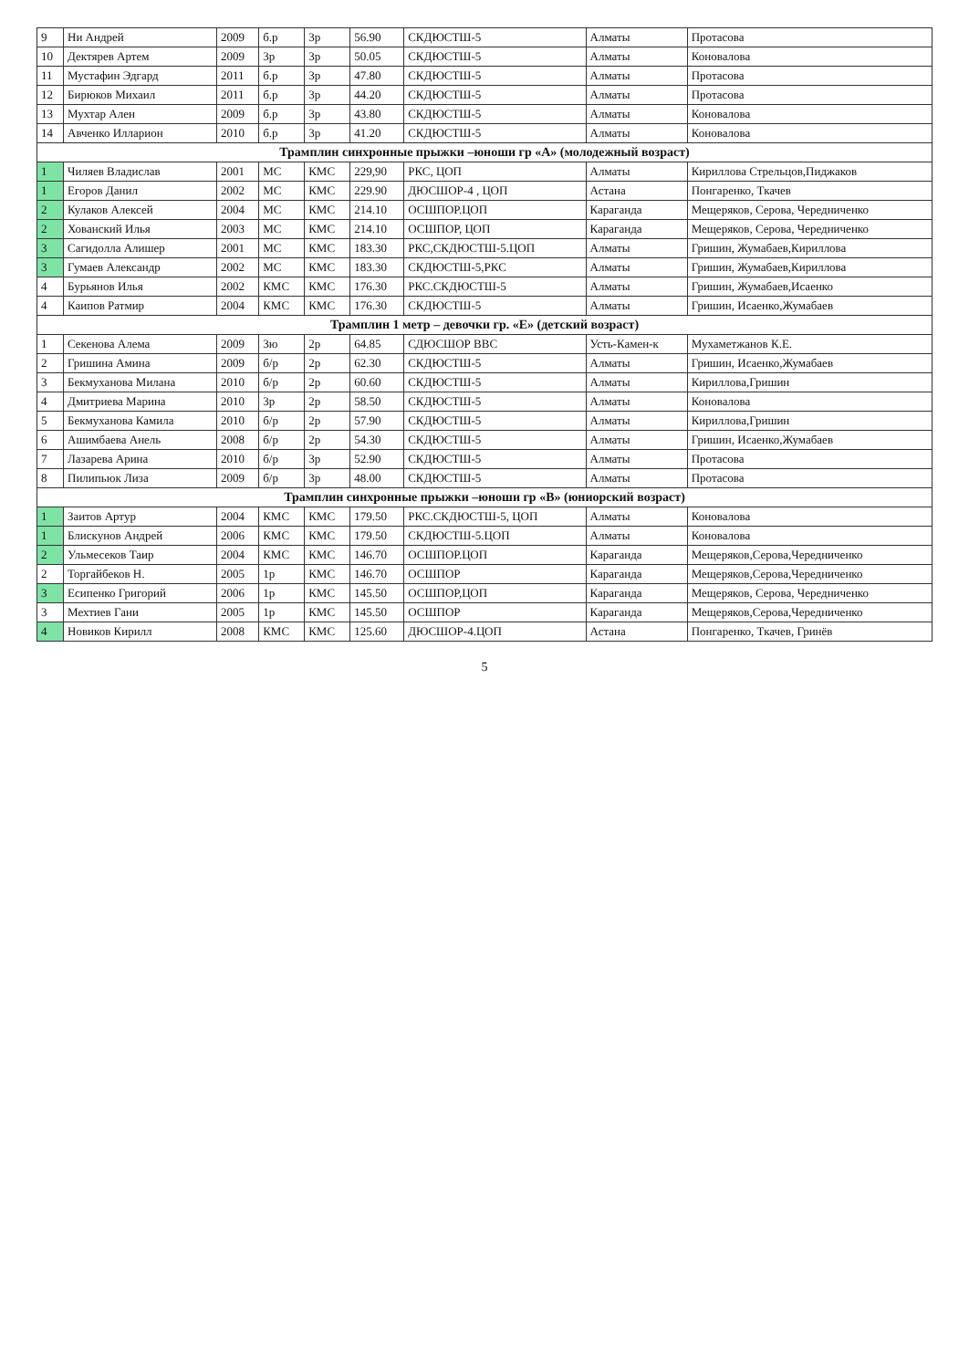| 9 | Ни Андрей | 2009 | б.р | 3р | 56.90 | СКДЮСТШ-5 | Алматы | Протасова |
| 10 | Дектярев Артем | 2009 | 3р | 3р | 50.05 | СКДЮСТШ-5 | Алматы | Коновалова |
| 11 | Мустафин Эдгард | 2011 | б.р | 3р | 47.80 | СКДЮСТШ-5 | Алматы | Протасова |
| 12 | Бирюков Михаил | 2011 | б.р | 3р | 44.20 | СКДЮСТШ-5 | Алматы | Протасова |
| 13 | Мухтар Ален | 2009 | б.р | 3р | 43.80 | СКДЮСТШ-5 | Алматы | Коновалова |
| 14 | Авченко Илларион | 2010 | б.р | 3р | 41.20 | СКДЮСТШ-5 | Алматы | Коновалова |
| Трамплин синхронные прыжки –юноши гр «А» (молодежный возраст) | | | | | | | | |
| 1 | Чиляев Владислав | 2001 | МС | КМС | 229,90 | РКС, ЦОП | Алматы | Кириллова Стрельцов,Пиджаков |
| 1 | Егоров Данил | 2002 | МС | КМС | 229.90 | ДЮСШОР-4 , ЦОП | Астана | Понгаренко, Ткачев |
| 2 | Кулаков Алексей | 2004 | МС | КМС | 214.10 | ОСШПОР.ЦОП | Караганда | Мещеряков, Серова, Чередниченко |
| 2 | Хованский Илья | 2003 | МС | КМС | 214.10 | ОСШПОР, ЦОП | Караганда | Мещеряков, Серова, Чередниченко |
| 3 | Сагидолла Алишер | 2001 | МС | КМС | 183.30 | РКС,СКДЮСТШ-5.ЦОП | Алматы | Гришин, Жумабаев,Кириллова |
| 3 | Гумаев Александр | 2002 | МС | КМС | 183.30 | СКДЮСТШ-5,РКС | Алматы | Гришин, Жумабаев,Кириллова |
| 4 | Бурьянов Илья | 2002 | КМС | КМС | 176.30 | РКС.СКДЮСТШ-5 | Алматы | Гришин, Жумабаев,Исаенко |
| 4 | Каипов Ратмир | 2004 | КМС | КМС | 176.30 | СКДЮСТШ-5 | Алматы | Гришин, Исаенко,Жумабаев |
| Трамплин 1 метр – девочки гр. «Е» (детский возраст) | | | | | | | | |
| 1 | Секенова Алема | 2009 | 3ю | 2р | 64.85 | СДЮСШОР ВВС | Усть-Камен-к | Мухаметжанов К.Е. |
| 2 | Гришина Амина | 2009 | б/р | 2р | 62.30 | СКДЮСТШ-5 | Алматы | Гришин, Исаенко,Жумабаев |
| 3 | Бекмуханова Милана | 2010 | б/р | 2р | 60.60 | СКДЮСТШ-5 | Алматы | Кириллова,Гришин |
| 4 | Дмитриева Марина | 2010 | 3р | 2р | 58.50 | СКДЮСТШ-5 | Алматы | Коновалова |
| 5 | Бекмуханова Камила | 2010 | б/р | 2р | 57.90 | СКДЮСТШ-5 | Алматы | Кириллова,Гришин |
| 6 | Ашимбаева Анель | 2008 | б/р | 2р | 54.30 | СКДЮСТШ-5 | Алматы | Гришин, Исаенко,Жумабаев |
| 7 | Лазарева Арина | 2010 | б/р | 3р | 52.90 | СКДЮСТШ-5 | Алматы | Протасова |
| 8 | Пилипьюк Лиза | 2009 | б/р | 3р | 48.00 | СКДЮСТШ-5 | Алматы | Протасова |
| Трамплин синхронные прыжки –юноши гр «В» (юниорский возраст) | | | | | | | | |
| 1 | Заитов Артур | 2004 | КМС | КМС | 179.50 | РКС.СКДЮСТШ-5, ЦОП | Алматы | Коновалова |
| 1 | Блискунов Андрей | 2006 | КМС | КМС | 179.50 | СКДЮСТШ-5.ЦОП | Алматы | Коновалова |
| 2 | Ульмесеков Таир | 2004 | КМС | КМС | 146.70 | ОСШПОР.ЦОП | Караганда | Мещеряков,Серова,Чередниченко |
| 2 | Торгайбеков Н. | 2005 | 1р | КМС | 146.70 | ОСШПОР | Караганда | Мещеряков,Серова,Чередниченко |
| 3 | Есипенко Григорий | 2006 | 1р | КМС | 145.50 | ОСШПОР,ЦОП | Караганда | Мещеряков, Серова, Чередниченко |
| 3 | Мехтиев Гани | 2005 | 1р | КМС | 145.50 | ОСШПОР | Караганда | Мещеряков,Серова,Чередниченко |
| 4 | Новиков Кирилл | 2008 | КМС | КМС | 125.60 | ДЮСШОР-4.ЦОП | Астана | Понгаренко, Ткачев, Гринёв |
5